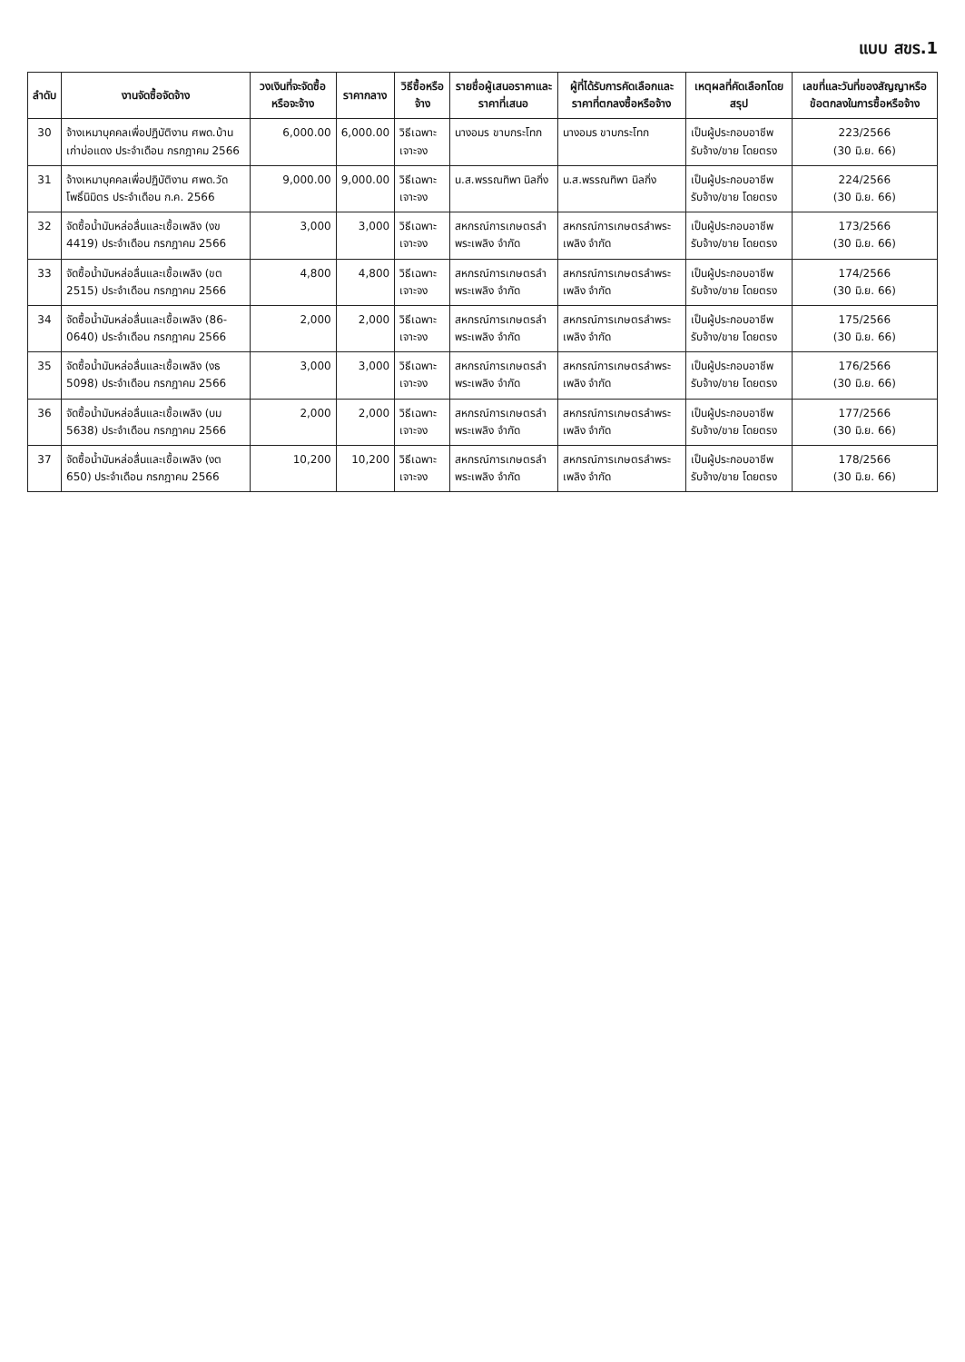แบบ สขร.1
| ลำดับ | งานจัดซื้อจัดจ้าง | วงเงินที่จะจัดซื้อหรือจะจ้าง | ราคากลาง | วิธีซื้อหรือจ้าง | รายชื่อผู้เสนอราคาและราคาที่เสนอ | ผู้ที่ได้รับการคัดเลือกและราคาที่ตกลงซื้อหรือจ้าง | เหตุผลที่คัดเลือกโดยสรุป | เลขที่และวันที่ของสัญญาหรือข้อตกลงในการซื้อหรือจ้าง |
| --- | --- | --- | --- | --- | --- | --- | --- | --- |
| 30 | จ้างเหมาบุคคลเพื่อปฏิบัติงาน ศพด.บ้านเก่าบ่อแดง ประจำเดือน กรกฎาคม 2566 | 6,000.00 | 6,000.00 | วิธีเฉพาะเจาะจง | นางอมร ขาบกระโทก | นางอมร ขาบกระโทก | เป็นผู้ประกอบอาชีพรับจ้าง/ขาย โดยตรง | 223/2566 (30 มิ.ย. 66) |
| 31 | จ้างเหมาบุคคลเพื่อปฏิบัติงาน ศพด.วัดโพธิ์นิมิตร ประจำเดือน ก.ค. 2566 | 9,000.00 | 9,000.00 | วิธีเฉพาะเจาะจง | น.ส.พรรณทิพา นิลกิ่ง | น.ส.พรรณทิพา นิลกิ่ง | เป็นผู้ประกอบอาชีพรับจ้าง/ขาย โดยตรง | 224/2566 (30 มิ.ย. 66) |
| 32 | จัดซื้อน้ำมันหล่อลื่นและเชื้อเพลิง (งข 4419) ประจำเดือน กรกฎาคม 2566 | 3,000 | 3,000 | วิธีเฉพาะเจาะจง | สหกรณ์การเกษตรลำพระเพลิง จำกัด | สหกรณ์การเกษตรลำพระเพลิง จำกัด | เป็นผู้ประกอบอาชีพรับจ้าง/ขาย โดยตรง | 173/2566 (30 มิ.ย. 66) |
| 33 | จัดซื้อน้ำมันหล่อลื่นและเชื้อเพลิง (ขต 2515) ประจำเดือน กรกฎาคม 2566 | 4,800 | 4,800 | วิธีเฉพาะเจาะจง | สหกรณ์การเกษตรลำพระเพลิง จำกัด | สหกรณ์การเกษตรลำพระเพลิง จำกัด | เป็นผู้ประกอบอาชีพรับจ้าง/ขาย โดยตรง | 174/2566 (30 มิ.ย. 66) |
| 34 | จัดซื้อน้ำมันหล่อลื่นและเชื้อเพลิง (86-0640) ประจำเดือน กรกฎาคม 2566 | 2,000 | 2,000 | วิธีเฉพาะเจาะจง | สหกรณ์การเกษตรลำพระเพลิง จำกัด | สหกรณ์การเกษตรลำพระเพลิง จำกัด | เป็นผู้ประกอบอาชีพรับจ้าง/ขาย โดยตรง | 175/2566 (30 มิ.ย. 66) |
| 35 | จัดซื้อน้ำมันหล่อลื่นและเชื้อเพลิง (งธ 5098) ประจำเดือน กรกฎาคม 2566 | 3,000 | 3,000 | วิธีเฉพาะเจาะจง | สหกรณ์การเกษตรลำพระเพลิง จำกัด | สหกรณ์การเกษตรลำพระเพลิง จำกัด | เป็นผู้ประกอบอาชีพรับจ้าง/ขาย โดยตรง | 176/2566 (30 มิ.ย. 66) |
| 36 | จัดซื้อน้ำมันหล่อลื่นและเชื้อเพลิง (บม 5638) ประจำเดือน กรกฎาคม 2566 | 2,000 | 2,000 | วิธีเฉพาะเจาะจง | สหกรณ์การเกษตรลำพระเพลิง จำกัด | สหกรณ์การเกษตรลำพระเพลิง จำกัด | เป็นผู้ประกอบอาชีพรับจ้าง/ขาย โดยตรง | 177/2566 (30 มิ.ย. 66) |
| 37 | จัดซื้อน้ำมันหล่อลื่นและเชื้อเพลิง (งต 650) ประจำเดือน กรกฎาคม 2566 | 10,200 | 10,200 | วิธีเฉพาะเจาะจง | สหกรณ์การเกษตรลำพระเพลิง จำกัด | สหกรณ์การเกษตรลำพระเพลิง จำกัด | เป็นผู้ประกอบอาชีพรับจ้าง/ขาย โดยตรง | 178/2566 (30 มิ.ย. 66) |